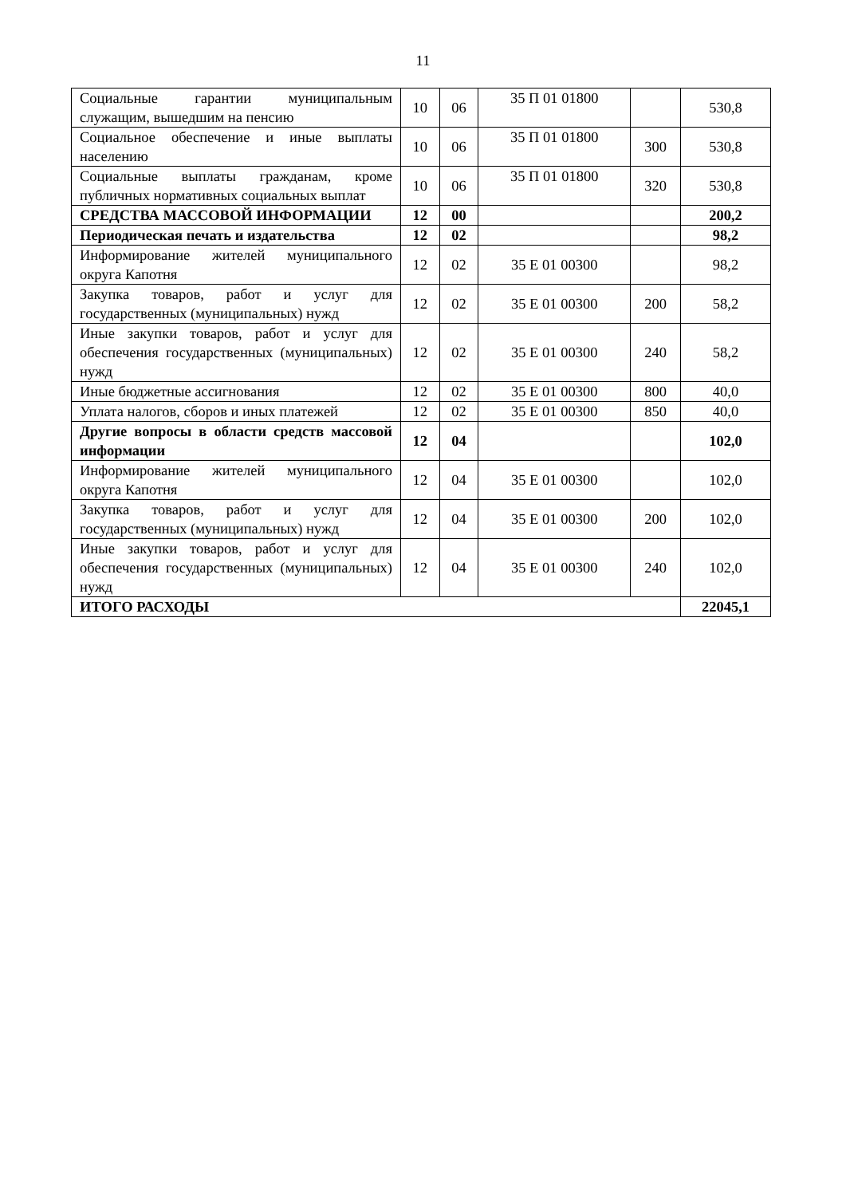11
| Социальные гарантии муниципальным служащим, вышедшим на пенсию | 10 | 06 | 35 П 01 01800 | | 530,8 |
| Социальное обеспечение и иные выплаты населению | 10 | 06 | 35 П 01 01800 | 300 | 530,8 |
| Социальные выплаты гражданам, кроме публичных нормативных социальных выплат | 10 | 06 | 35 П 01 01800 | 320 | 530,8 |
| СРЕДСТВА МАССОВОЙ ИНФОРМАЦИИ | 12 | 00 | | | 200,2 |
| Периодическая печать и издательства | 12 | 02 | | | 98,2 |
| Информирование жителей муниципального округа Капотня | 12 | 02 | 35 Е 01 00300 | | 98,2 |
| Закупка товаров, работ и услуг для государственных (муниципальных) нужд | 12 | 02 | 35 Е 01 00300 | 200 | 58,2 |
| Иные закупки товаров, работ и услуг для обеспечения государственных (муниципальных) нужд | 12 | 02 | 35 Е 01 00300 | 240 | 58,2 |
| Иные бюджетные ассигнования | 12 | 02 | 35 Е 01 00300 | 800 | 40,0 |
| Уплата налогов, сборов и иных платежей | 12 | 02 | 35 Е 01 00300 | 850 | 40,0 |
| Другие вопросы в области средств массовой информации | 12 | 04 | | | 102,0 |
| Информирование жителей муниципального округа Капотня | 12 | 04 | 35 Е 01 00300 | | 102,0 |
| Закупка товаров, работ и услуг для государственных (муниципальных) нужд | 12 | 04 | 35 Е 01 00300 | 200 | 102,0 |
| Иные закупки товаров, работ и услуг для обеспечения государственных (муниципальных) нужд | 12 | 04 | 35 Е 01 00300 | 240 | 102,0 |
| ИТОГО РАСХОДЫ | | | | | 22045,1 |